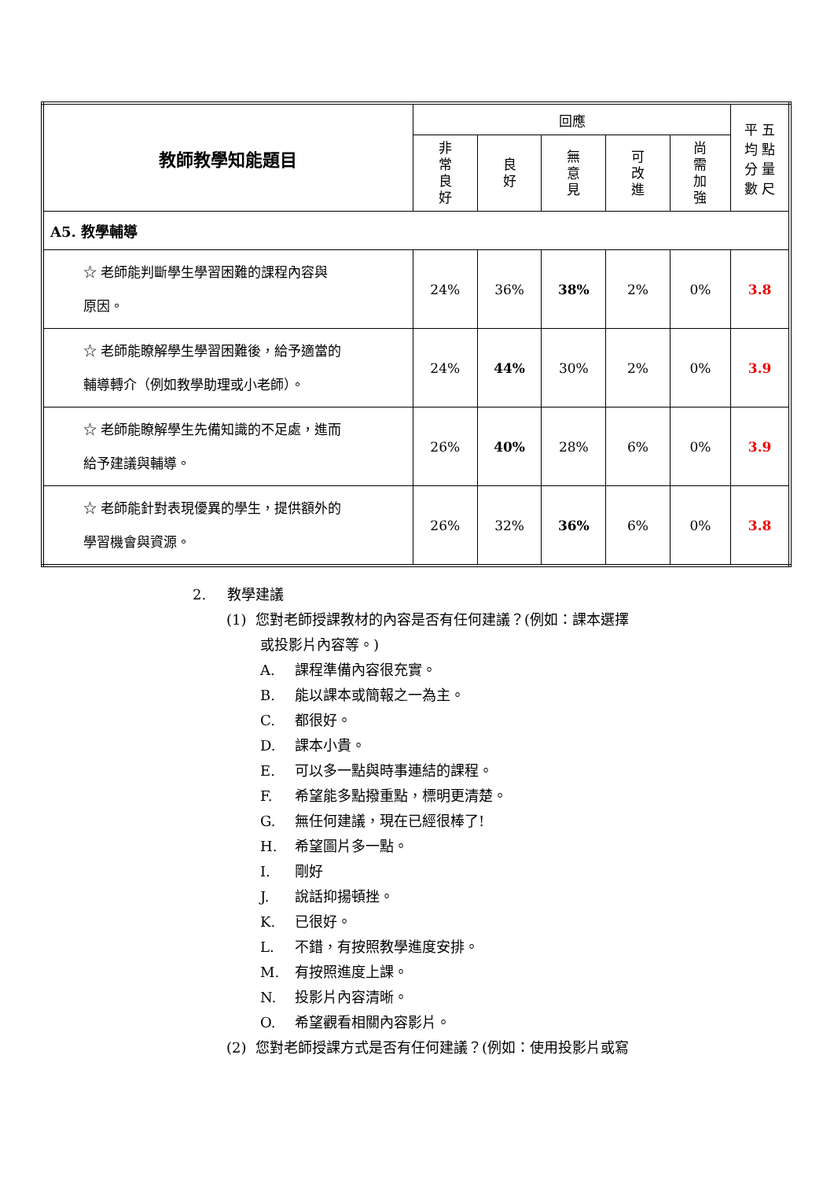| 教師教學知能題目 | 回應 | | | | | 平 五 均 點 分 量 數 尺 |
| --- | --- | --- | --- | --- | --- | --- |
| | 非 常 良 好 | 良 好 | 無 意 見 | 可 改 進 | 尚 需 加 強 | |
| A5. 教學輔導 | | | | | | |
| ☆ 老師能判斷學生學習困難的課程內容與 原因。 | 24% | 36% | 38% | 2% | 0% | 3.8 |
| ☆ 老師能瞭解學生學習困難後，給予適當的 輔導轉介（例如教學助理或小老師）。 | 24% | 44% | 30% | 2% | 0% | 3.9 |
| ☆ 老師能瞭解學生先備知識的不足處，進而 給予建議與輔導。 | 26% | 40% | 28% | 6% | 0% | 3.9 |
| ☆ 老師能針對表現優異的學生，提供額外的 學習機會與資源。 | 26% | 32% | 36% | 6% | 0% | 3.8 |
2. 教學建議
(1) 您對老師授課教材的內容是否有任何建議？(例如：課本選擇
或投影片內容等。)
A. 課程準備內容很充實。
B. 能以課本或簡報之一為主。
C. 都很好。
D. 課本小貴。
E. 可以多一點與時事連結的課程。
F. 希望能多點撥重點，標明更清楚。
G. 無任何建議，現在已經很棒了!
H. 希望圖片多一點。
I. 剛好
J. 說話抑揚頓挫。
K. 已很好。
L. 不錯，有按照教學進度安排。
M. 有按照進度上課。
N. 投影片內容清晰。
O. 希望觀看相關內容影片。
(2) 您對老師授課方式是否有任何建議？(例如：使用投影片或寫